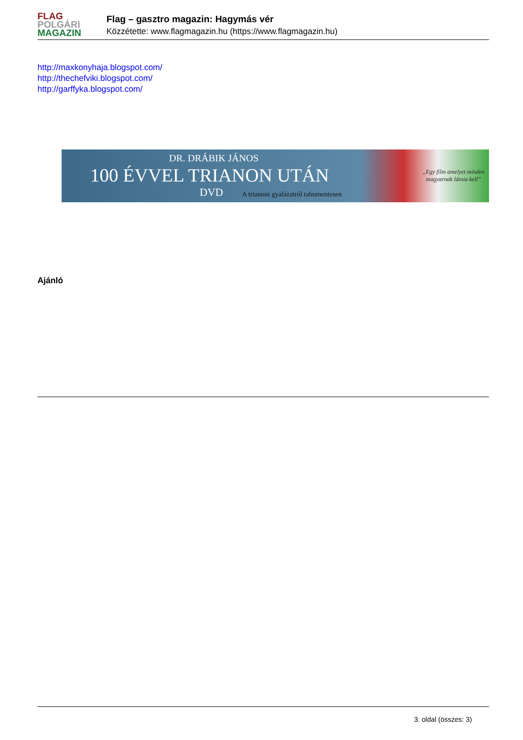FLAG
POLGÁRI
MAGAZIN
Flag – gasztro magazin: Hagymás vér
Közzétette: www.flagmagazin.hu (https://www.flagmagazin.hu)
http://maxkonyhaja.blogspot.com/
http://thechefviki.blogspot.com/
http://garffyka.blogspot.com/
DR. DRÁBIK JÁNOS
100 ÉVVEL TRIANON UTÁN
DVD
A trianoni gyalázatról tabumentesen
„Egy film amelyet minden magyarnak látnia kell”
Ajánló
3. oldal (összes: 3)